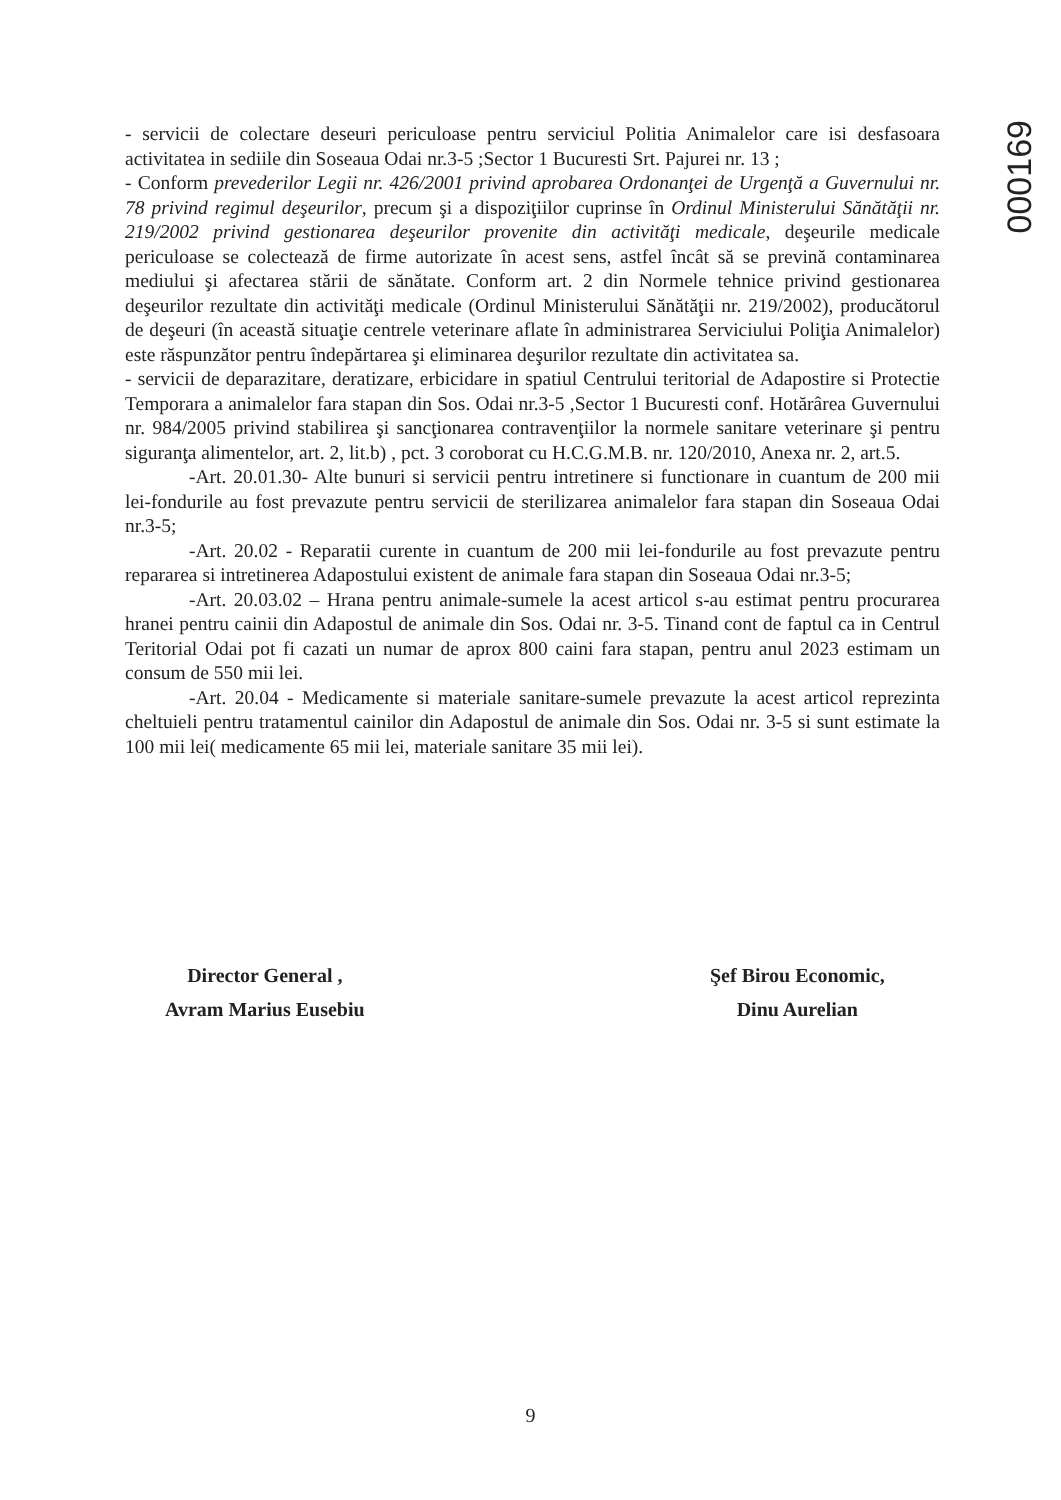000169
- servicii de colectare deseuri periculoase pentru serviciul Politia Animalelor care isi desfasoara activitatea in sediile din Soseaua Odai nr.3-5 ;Sector 1 Bucuresti Srt. Pajurei nr. 13 ;
- Conform prevederilor Legii nr. 426/2001 privind aprobarea Ordonanţei de Urgenţă a Guvernului nr. 78 privind regimul deşeurilor, precum şi a dispoziţiilor cuprinse în Ordinul Ministerului Sănătăţii nr. 219/2002 privind gestionarea deşeurilor provenite din activităţi medicale, deşeurile medicale periculoase se colectează de firme autorizate în acest sens, astfel încât să se prevină contaminarea mediului şi afectarea stării de sănătate. Conform art. 2 din Normele tehnice privind gestionarea deşeurilor rezultate din activităţi medicale (Ordinul Ministerului Sănătăţii nr. 219/2002), producătorul de deşeuri (în această situaţie centrele veterinare aflate în administrarea Serviciului Poliţia Animalelor) este răspunzător pentru îndepărtarea şi eliminarea deşurilor rezultate din activitatea sa.
- servicii de deparazitare, deratizare, erbicidare in spatiul Centrului teritorial de Adapostire si Protectie Temporara a animalelor fara stapan din Sos. Odai nr.3-5 ,Sector 1 Bucuresti conf. Hotărârea Guvernului nr. 984/2005 privind stabilirea şi sancţionarea contravenţiilor la normele sanitare veterinare şi pentru siguranţa alimentelor, art. 2, lit.b) , pct. 3 coroborat cu H.C.G.M.B. nr. 120/2010, Anexa nr. 2, art.5.
-Art. 20.01.30- Alte bunuri si servicii pentru intretinere si functionare in cuantum de 200 mii lei-fondurile au fost prevazute pentru servicii de sterilizarea animalelor fara stapan din Soseaua Odai nr.3-5;
-Art. 20.02 - Reparatii curente in cuantum de 200 mii lei-fondurile au fost prevazute pentru repararea si intretinerea Adapostului existent de animale fara stapan din Soseaua Odai nr.3-5;
-Art. 20.03.02 – Hrana pentru animale-sumele la acest articol s-au estimat pentru procurarea hranei pentru cainii din Adapostul de animale din Sos. Odai nr. 3-5. Tinand cont de faptul ca in Centrul Teritorial Odai pot fi cazati un numar de aprox 800 caini fara stapan, pentru anul 2023 estimam un consum de 550 mii lei.
-Art. 20.04 - Medicamente si materiale sanitare-sumele prevazute la acest articol reprezinta cheltuieli pentru tratamentul cainilor din Adapostul de animale din Sos. Odai nr. 3-5 si sunt estimate la 100 mii lei( medicamente 65 mii lei, materiale sanitare 35 mii lei).
Director General ,
Avram Marius Eusebiu
Şef Birou Economic,
Dinu Aurelian
9